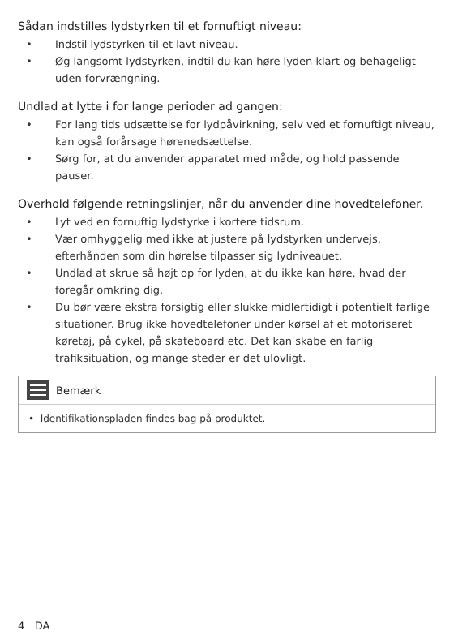Sådan indstilles lydstyrken til et fornuftigt niveau:
• Indstil lydstyrken til et lavt niveau.
• Øg langsomt lydstyrken, indtil du kan høre lyden klart og behageligt uden forvrængning.
Undlad at lytte i for lange perioder ad gangen:
• For lang tids udsættelse for lydpåvirkning, selv ved et fornuftigt niveau, kan også forårsage hørenedsættelse.
• Sørg for, at du anvender apparatet med måde, og hold passende pauser.
Overhold følgende retningslinjer, når du anvender dine hovedtelefoner.
• Lyt ved en fornuftig lydstyrke i kortere tidsrum.
• Vær omhyggelig med ikke at justere på lydstyrken undervejs, efterhånden som din hørelse tilpasser sig lydniveauet.
• Undlad at skrue så højt op for lyden, at du ikke kan høre, hvad der foregår omkring dig.
• Du bør være ekstra forsigtig eller slukke midlertidigt i potentielt farlige situationer. Brug ikke hovedtelefoner under kørsel af et motoriseret køretøj, på cykel, på skateboard etc. Det kan skabe en farlig trafiksituation, og mange steder er det ulovligt.
Bemærk
• Identifikationspladen findes bag på produktet.
4 DA